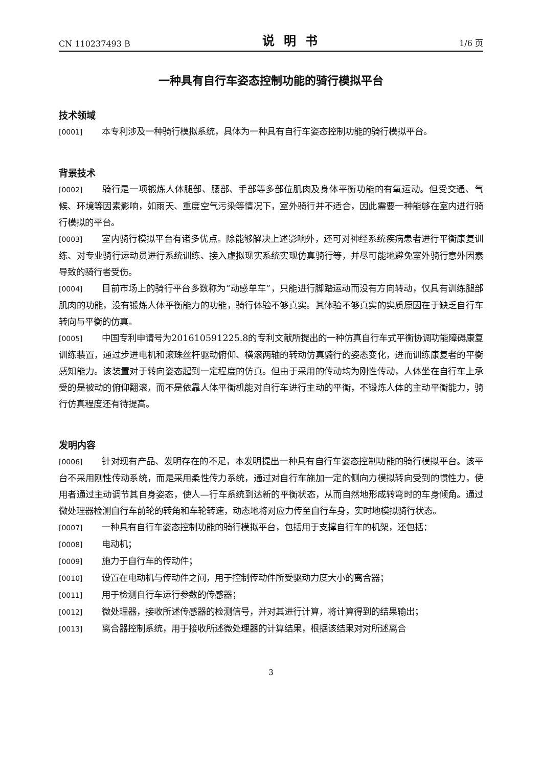CN 110237493 B 说明书 1/6 页
一种具有自行车姿态控制功能的骑行模拟平台
技术领域
[0001] 本专利涉及一种骑行模拟系统，具体为一种具有自行车姿态控制功能的骑行模拟平台。
背景技术
[0002] 骑行是一项锻炼人体腿部、腰部、手部等多部位肌肉及身体平衡功能的有氧运动。但受交通、气候、环境等因素影响，如雨天、重度空气污染等情况下，室外骑行并不适合，因此需要一种能够在室内进行骑行模拟的平台。
[0003] 室内骑行模拟平台有诸多优点。除能够解决上述影响外，还可对神经系统疾病患者进行平衡康复训练、对专业骑行运动员进行系统训练、接入虚拟现实系统实现仿真骑行等，并尽可能地避免室外骑行意外因素导致的骑行者受伤。
[0004] 目前市场上的骑行平台多数称为“动感单车”，只能进行脚踏运动而没有方向转动，仅具有训练腿部肌肉的功能，没有锻炼人体平衡能力的功能，骑行体验不够真实。其体验不够真实的实质原因在于缺乏自行车转向与平衡的仿真。
[0005] 中国专利申请号为201610591225.8的专利文献所提出的一种仿真自行车式平衡协调功能障碍康复训练装置，通过步进电机和滚珠丝杆驱动俯仰、横滚两轴的转动仿真骑行的姿态变化，进而训练康复者的平衡感知能力。该装置对于转向姿态起到一定程度的仿真。但由于采用的传动均为刚性传动，人体坐在自行车上承受的是被动的俯仰翻滚，而不是依靠人体平衡机能对自行车进行主动的平衡，不锻炼人体的主动平衡能力，骑行仿真程度还有待提高。
发明内容
[0006] 针对现有产品、发明存在的不足，本发明提出一种具有自行车姿态控制功能的骑行模拟平台。该平台不采用刚性传动系统，而是采用柔性传力系统，通过对自行车施加一定的侧向力模拟转向受到的惯性力，使用者通过主动调节其自身姿态，使人—行车系统到达新的平衡状态，从而自然地形成转弯时的车身倾角。通过微处理器检测自行车前轮的转角和车轮转速，动态地将对应力传至自行车身，实时地模拟骑行状态。
[0007] 一种具有自行车姿态控制功能的骑行模拟平台，包括用于支撑自行车的机架，还包括：
[0008] 电动机；
[0009] 施力于自行车的传动件；
[0010] 设置在电动机与传动件之间，用于控制传动件所受驱动力度大小的离合器；
[0011] 用于检测自行车运行参数的传感器；
[0012] 微处理器，接收所述传感器的检测信号，并对其进行计算，将计算得到的结果输出；
[0013] 离合器控制系统，用于接收所述微处理器的计算结果，根据该结果对对所述离合
3